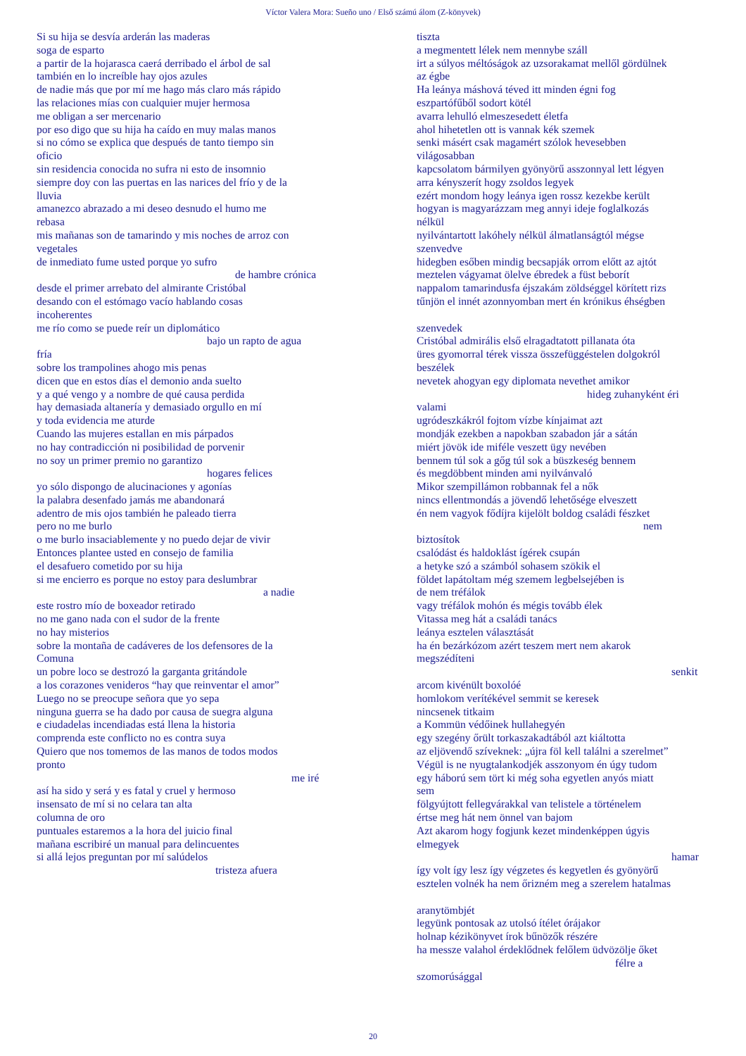Víctor Valera Mora: Sueño uno / Első számú álom (Z-könyvek)
Si su hija se desvía arderán las maderas
soga de esparto
a partir de la hojarasca caerá derribado el árbol de sal
también en lo increíble hay ojos azules
de nadie más que por mí me hago más claro más rápido
las relaciones mías con cualquier mujer hermosa
me obligan a ser mercenario
por eso digo que su hija ha caído en muy malas manos
si no cómo se explica que después de tanto tiempo sin
oficio
sin residencia conocida no sufra ni esto de insomnio
siempre doy con las puertas en las narices del frío y de la
lluvia
amanezco abrazado a mi deseo desnudo el humo me
rebasa
mis mañanas son de tamarindo y mis noches de arroz con
vegetales
de inmediato fume usted porque yo sufro
de hambre crónica
desde el primer arrebato del almirante Cristóbal
desando con el estómago vacío hablando cosas
incoherentes
me río como se puede reír un diplomático
bajo un rapto de agua
fría
sobre los trampolines ahogo mis penas
dicen que en estos días el demonio anda suelto
y a qué vengo y a nombre de qué causa perdida
hay demasiada altanería y demasiado orgullo en mí
y toda evidencia me aturde
Cuando las mujeres estallan en mis párpados
no hay contradicción ni posibilidad de porvenir
no soy un primer premio no garantizo
hogares felices
yo sólo dispongo de alucinaciones y agonías
la palabra desenfado jamás me abandonará
adentro de mis ojos también he paleado tierra
pero no me burlo
o me burlo insaciablemente y no puedo dejar de vivir
Entonces plantee usted en consejo de familia
el desafuero cometido por su hija
si me encierro es porque no estoy para deslumbrar
a nadie
este rostro mío de boxeador retirado
no me gano nada con el sudor de la frente
no hay misterios
sobre la montaña de cadáveres de los defensores de la
Comuna
un pobre loco se destrozó la garganta gritándole
a los corazones venideros “hay que reinventar el amor”
Luego no se preocupe señora que yo sepa
ninguna guerra se ha dado por causa de suegra alguna
e ciudadelas incendiadas está llena la historia
comprenda este conflicto no es contra suya
Quiero que nos tomemos de las manos de todos modos
pronto
me iré
así ha sido y será y es fatal y cruel y hermoso
insensato de mí si no celara tan alta
columna de oro
puntuales estaremos a la hora del juicio final
mañana escribiré un manual para delincuentes
si allá lejos preguntan por mí salúdelos
tristeza afuera
tiszta
a megmentett lélek nem mennybe száll
irt a súlyos méltóságok az uzsorakamat mellől gördülnek
az égbe
Ha leánya máshová téved itt minden égni fog
eszpartófűből sodort kötél
avarra lehulló elmeszesedett életfa
ahol hihetetlen ott is vannak kék szemek
senki másért csak magamért szólok hevesebben
világosabban
kapcsolatom bármilyen gyönyörű asszonnyal lett légyen
arra kényszerít hogy zsoldos legyek
ezért mondom hogy leánya igen rossz kezekbe került
hogyan is magyarázzam meg annyi ideje foglalkozás
nélkül
nyilvántartott lakóhely nélkül álmatlanságtól mégse
szenvedve
hidegben esőben mindig becsapják orrom előtt az ajtót
meztelen vágyamat ölelve ébredek a füst beborít
nappalom tamarindusfa éjszakám zöldséggel körített rizs
tűnjön el innét azonnyomban mert én krónikus éhségben
szenvedek
Cristóbal admirális első elragadtatott pillanata óta
üres gyomorral térek vissza összefüggéstelen dolgokról
beszélek
nevetek ahogyan egy diplomata nevethet amikor
hideg zuhanyként éri
valami
ugródeszkákról fojtom vízbe kínjaimat azt
mondják ezekben a napokban szabadon jár a sátán
miért jövök ide miféle veszett ügy nevében
bennem túl sok a gőg túl sok a büszkeség bennem
és megdöbbent minden ami nyilvánvaló
Mikor szempillámon robbannak fel a nők
nincs ellentmondás a jövendő lehetősége elveszett
én nem vagyok fődíjra kijelölt boldog családi fészket
nem
biztosítok
csalódást és haldoklást ígérek csupán
a hetyke szó a számból sohasem szökik el
földet lapátoltam még szemem legbelsejében is
de nem tréfálok
vagy tréfálok mohón és mégis tovább élek
Vitassa meg hát a családi tanács
leánya esztelen választását
ha én bezárkózom azért teszem mert nem akarok
megszédíteni
senkit
arcom kivénült boxolóé
homlokom verítékével semmit se keresek
nincsenek titkaim
a Kommün védőinek hullahegyén
egy szegény őrült torkaszakadtából azt kiáltotta
az eljövendő szíveknek: „újra föl kell találni a szerelmet”
Végül is ne nyugtalankodjék asszonyom én úgy tudom
egy háború sem tört ki még soha egyetlen anyós miatt
sem
fölgyújtott fellegvárakkal van telistele a történelem
értse meg hát nem önnel van bajom
Azt akarom hogy fogjunk kezet mindenképpen úgyis
elmegyek
hamar
így volt így lesz így végzetes és kegyetlen és gyönyörű
esztelen volnék ha nem őrizném meg a szerelem hatalmas
aranytömbjét
legyünk pontosak az utolsó ítélet órájakor
holnap kézikönyvet írok bűnözők részére
ha messze valahol érdeklődnek felőlem üdvözölje őket
félre a
szomorúsággal
20